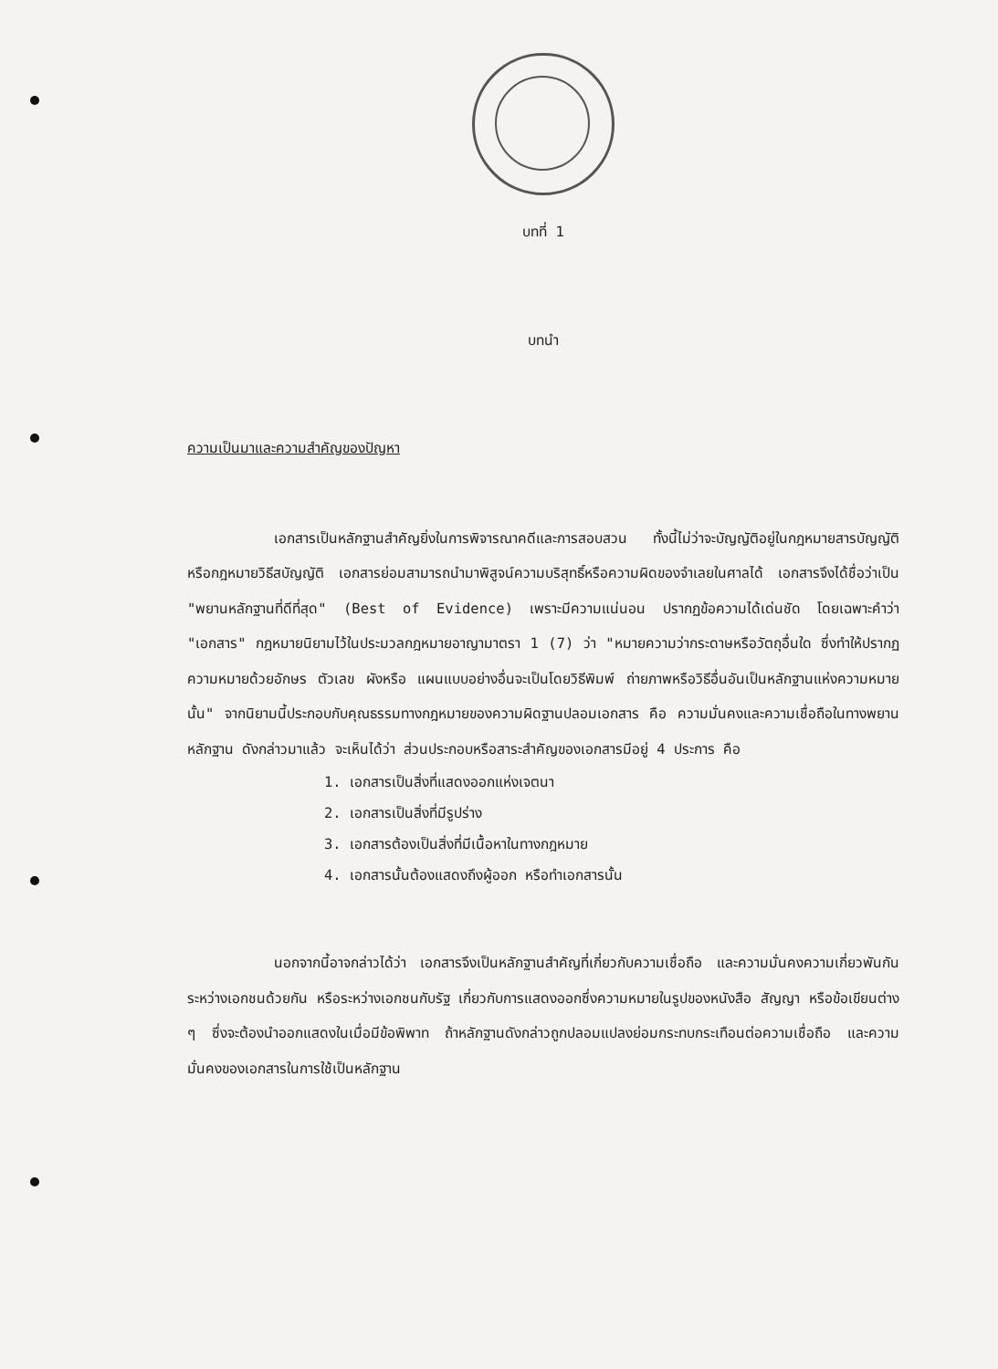บทที่ 1
บทนำ
ความเป็นมาและความสำคัญของปัญหา
เอกสารเป็นหลักฐานสำคัญยิ่งในการพิจารณาคดีและการสอบสวน ทั้งนี้ไม่ว่าจะบัญญัติอยู่ในกฎหมายสารบัญญัติ หรือกฎหมายวิธีสบัญญัติ เอกสารย่อมสามารถนำมาพิสูจน์ความบริสุทธิ์หรือความผิดของจำเลยในศาลได้ เอกสารจึงได้ชื่อว่าเป็น "พยานหลักฐานที่ดีที่สุด" (Best of Evidence) เพราะมีความแน่นอน ปรากฏข้อความได้เด่นชัด โดยเฉพาะคำว่า "เอกสาร" กฎหมายนิยามไว้ในประมวลกฎหมายอาญามาตรา 1 (7) ว่า "หมายความว่ากระดาษหรือวัตถุอื่นใด ซึ่งทำให้ปรากฏความหมายด้วยอักษร ตัวเลข ผังหรือ แผนแบบอย่างอื่นจะเป็นโดยวิธีพิมพ์ ถ่ายภาพหรือวิธีอื่นอันเป็นหลักฐานแห่งความหมายนั้น" จากนิยามนี้ประกอบกับคุณธรรมทางกฎหมายของความผิดฐานปลอมเอกสาร คือ ความมั่นคงและความเชื่อถือในทางพยานหลักฐาน ดังกล่าวมาแล้ว จะเห็นได้ว่า ส่วนประกอบหรือสาระสำคัญของเอกสารมีอยู่ 4 ประการ คือ
1. เอกสารเป็นสิ่งที่แสดงออกแห่งเจตนา
2. เอกสารเป็นสิ่งที่มีรูปร่าง
3. เอกสารต้องเป็นสิ่งที่มีเนื้อหาในทางกฎหมาย
4. เอกสารนั้นต้องแสดงถึงผู้ออก หรือทำเอกสารนั้น
นอกจากนี้อาจกล่าวได้ว่า เอกสารจึงเป็นหลักฐานสำคัญที่เกี่ยวกับความเชื่อถือ และความมั่นคงความเกี่ยวพันกันระหว่างเอกชนด้วยกัน หรือระหว่างเอกชนกับรัฐ เกี่ยวกับการแสดงออกซึ่งความหมายในรูปของหนังสือ สัญญา หรือข้อเขียนต่าง ๆ ซึ่งจะต้องนำออกแสดงในเมื่อมีข้อพิพาท ถ้าหลักฐานดังกล่าวถูกปลอมแปลงย่อมกระทบกระเทือนต่อความเชื่อถือ และความมั่นคงของเอกสารในการใช้เป็นหลักฐาน